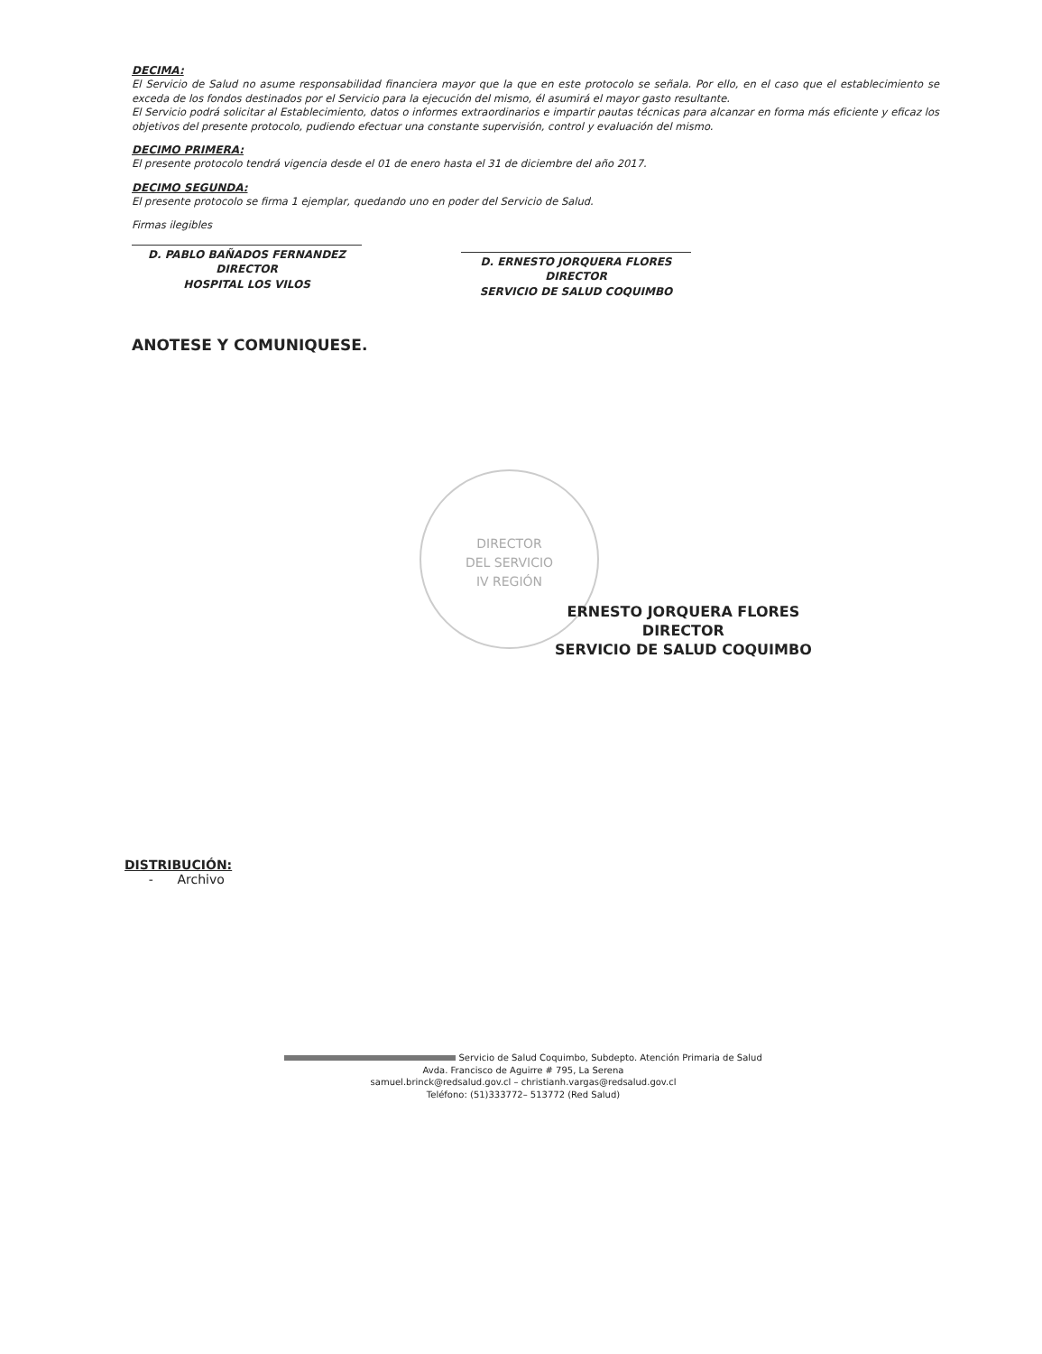DECIMA:
El Servicio de Salud no asume responsabilidad financiera mayor que la que en este protocolo se señala. Por ello, en el caso que el establecimiento se exceda de los fondos destinados por el Servicio para la ejecución del mismo, él asumirá el mayor gasto resultante.
El Servicio podrá solicitar al Establecimiento, datos o informes extraordinarios e impartir pautas técnicas para alcanzar en forma más eficiente y eficaz los objetivos del presente protocolo, pudiendo efectuar una constante supervisión, control y evaluación del mismo.
DECIMO PRIMERA:
El presente protocolo tendrá vigencia desde el 01 de enero hasta el 31 de diciembre del año 2017.
DECIMO SEGUNDA:
El presente protocolo se firma 1 ejemplar, quedando uno en poder del Servicio de Salud.
Firmas ilegibles
D. PABLO BAÑADOS FERNANDEZ
DIRECTOR
HOSPITAL LOS VILOS
D. ERNESTO JORQUERA FLORES
DIRECTOR
SERVICIO DE SALUD COQUIMBO
ANOTESE Y COMUNIQUESE.
DIRECTOR
DEL SERVICIO
IV REGIÓN
ERNESTO JORQUERA FLORES
DIRECTOR
SERVICIO DE SALUD COQUIMBO
DISTRIBUCIÓN:
- Archivo
Servicio de Salud Coquimbo, Subdepto. Atención Primaria de Salud
Avda. Francisco de Aguirre # 795, La Serena
samuel.brinck@redsalud.gov.cl – christianh.vargas@redsalud.gov.cl
Teléfono: (51)333772– 513772 (Red Salud)